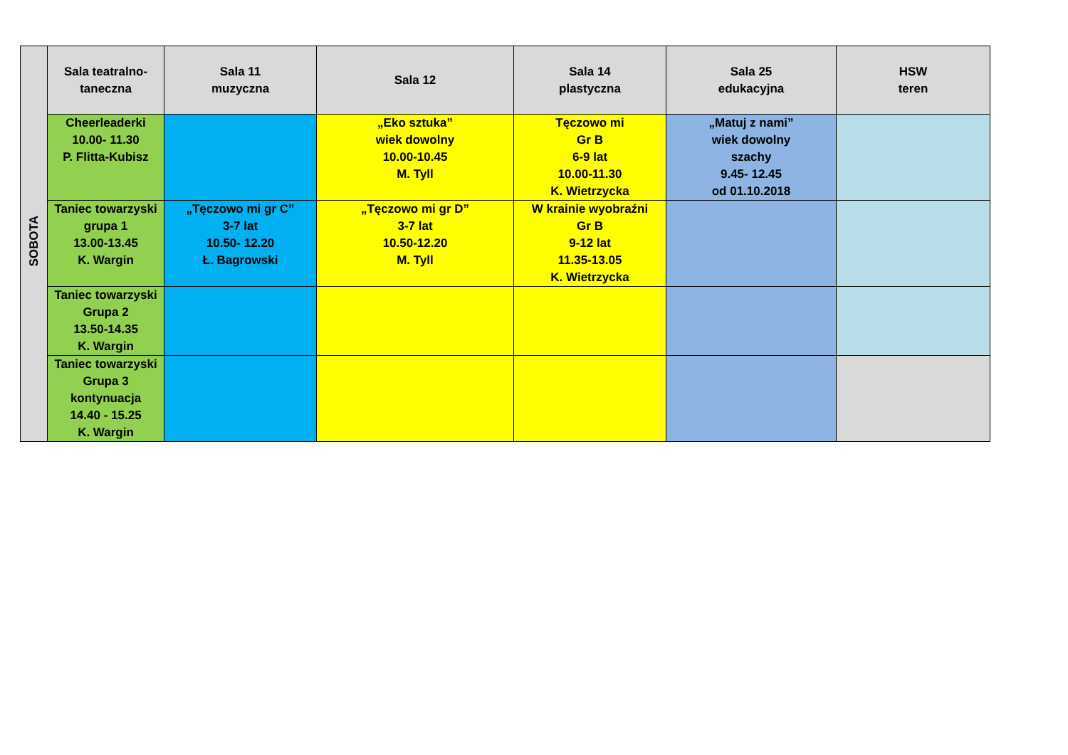| SOBOTA | Sala teatralno- taneczna | Sala 11 muzyczna | Sala 12 | Sala 14 plastyczna | Sala 25 edukacyjna | HSW teren |
| | Cheerleaderki 10.00- 11.30 P. Flitta-Kubisz | | „Eko sztuka” wiek dowolny 10.00-10.45 M. Tyll | Tęczowo mi Gr B 6-9 lat 10.00-11.30 K. Wietrzycka | „Matuj z nami” wiek dowolny szachy 9.45- 12.45 od 01.10.2018 | |
| | Taniec towarzyski grupa 1 13.00-13.45 K. Wargin | „Tęczowo mi gr C” 3-7 lat 10.50- 12.20 Ł. Bagrowski | „Tęczowo mi gr D” 3-7 lat 10.50-12.20 M. Tyll | W krainie wyobraźni Gr B 9-12 lat 11.35-13.05 K. Wietrzycka | | |
| | Taniec towarzyski Grupa 2 13.50-14.35 K. Wargin | | | | | |
| | Taniec towarzyski Grupa 3 kontynuacja 14.40 - 15.25 K. Wargin | | | | | |